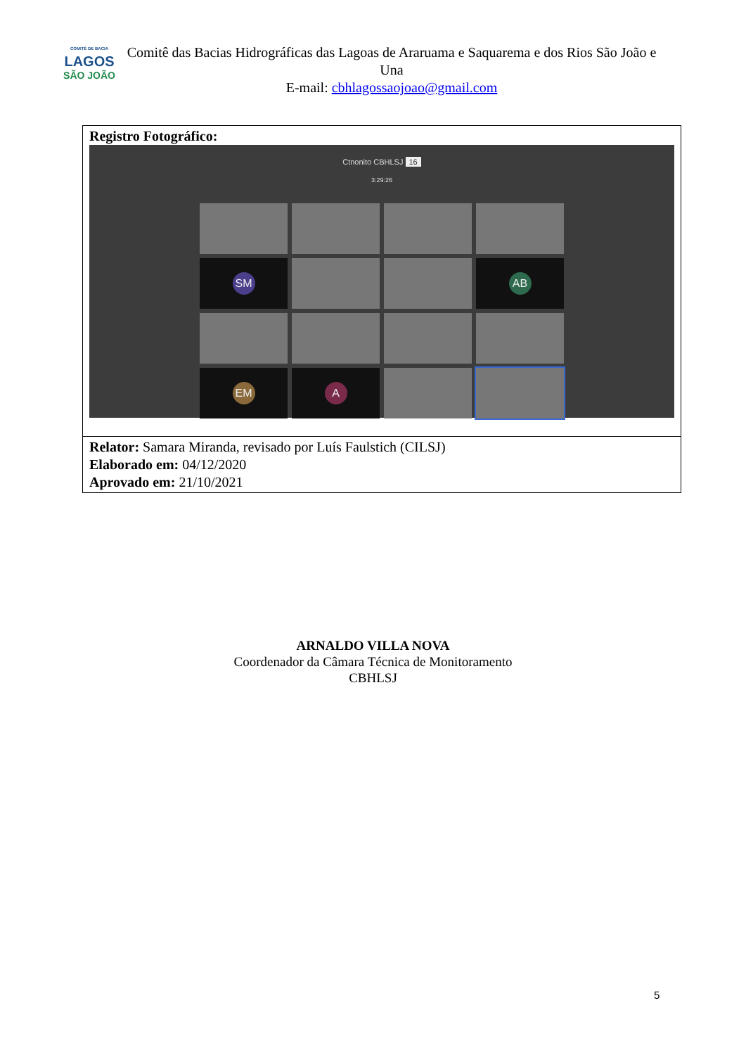COMITÊ DE BACIA
LAGOS
SÃO JOÃO
Comitê das Bacias Hidrográficas das Lagoas de Araruama e Saquarema e dos Rios São João e Una
E-mail: cbhlagossaojoao@gmail.com
| Registro Fotográfico: Ctnonito CBHLSJ 16 3:29:26 SM AB EM A |
| Relator: Samara Miranda, revisado por Luís Faulstich (CILSJ) Elaborado em: 04/12/2020 Aprovado em: 21/10/2021 |
ARNALDO VILLA NOVA
Coordenador da Câmara Técnica de Monitoramento
CBHLSJ
5